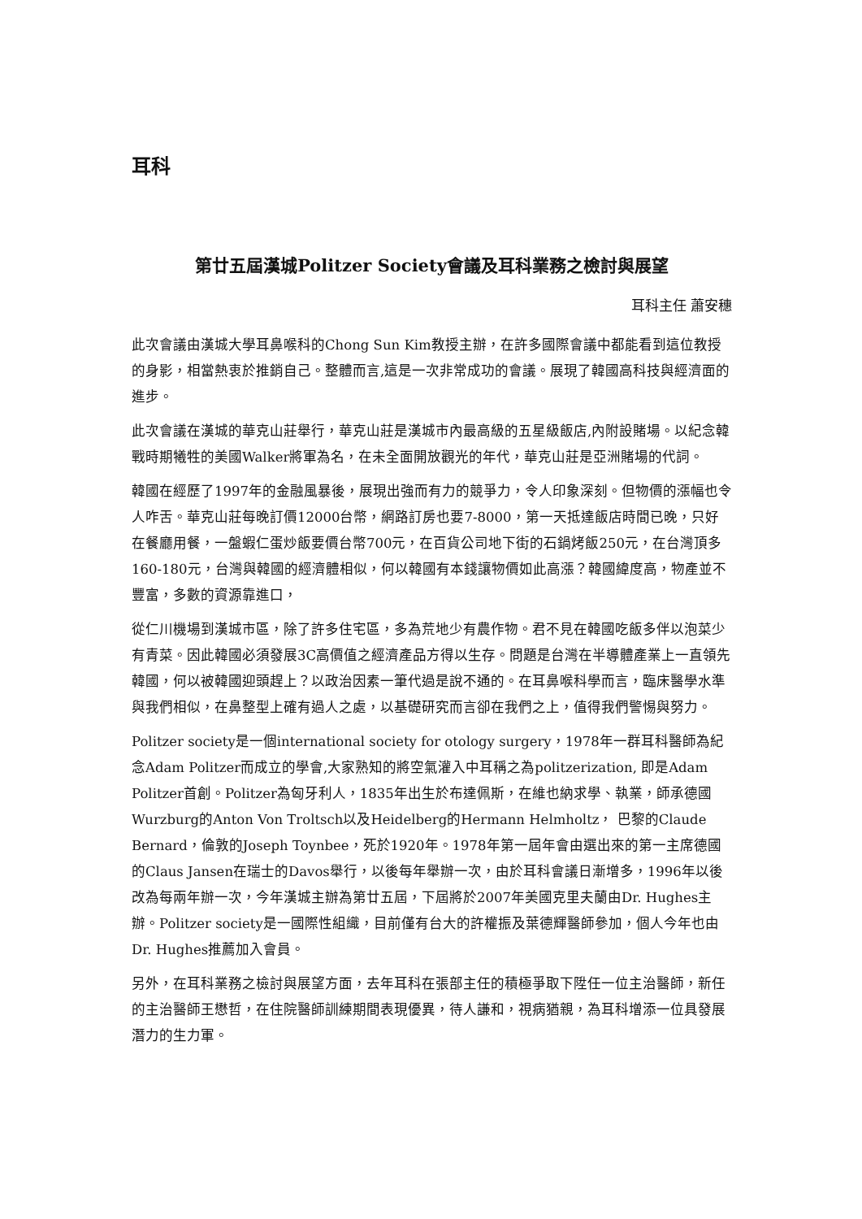耳科
第廿五屆漢城Politzer Society會議及耳科業務之檢討與展望
耳科主任 蕭安穗
此次會議由漢城大學耳鼻喉科的Chong Sun Kim教授主辦，在許多國際會議中都能看到這位教授的身影，相當熱衷於推銷自己。整體而言,這是一次非常成功的會議。展現了韓國高科技與經濟面的進步。
此次會議在漢城的華克山莊舉行，華克山莊是漢城市內最高級的五星級飯店,內附設賭場。以紀念韓戰時期犧牲的美國Walker將軍為名，在未全面開放觀光的年代，華克山莊是亞洲賭場的代詞。
韓國在經歷了1997年的金融風暴後，展現出強而有力的競爭力，令人印象深刻。但物價的漲幅也令人咋舌。華克山莊每晚訂價12000台幣，網路訂房也要7-8000，第一天抵達飯店時間已晚，只好在餐廳用餐，一盤蝦仁蛋炒飯要價台幣700元，在百貨公司地下街的石鍋烤飯250元，在台灣頂多160-180元，台灣與韓國的經濟體相似，何以韓國有本錢讓物價如此高漲？韓國緯度高，物產並不豐富，多數的資源靠進口，
從仁川機場到漢城市區，除了許多住宅區，多為荒地少有農作物。君不見在韓國吃飯多伴以泡菜少有青菜。因此韓國必須發展3C高價值之經濟產品方得以生存。問題是台灣在半導體產業上一直領先韓國，何以被韓國迎頭趕上？以政治因素一筆代過是說不通的。在耳鼻喉科學而言，臨床醫學水準與我們相似，在鼻整型上確有過人之處，以基礎研究而言卻在我們之上，值得我們警惕與努力。
Politzer society是一個international society for otology surgery，1978年一群耳科醫師為紀念Adam Politzer而成立的學會,大家熟知的將空氣灌入中耳稱之為politzerization, 即是Adam Politzer首創。Politzer為匈牙利人，1835年出生於布達佩斯，在維也納求學、執業，師承德國Wurzburg的Anton Von Troltsch以及Heidelberg的Hermann Helmholtz， 巴黎的Claude Bernard，倫敦的Joseph Toynbee，死於1920年。1978年第一屆年會由選出來的第一主席德國的Claus Jansen在瑞士的Davos舉行，以後每年舉辦一次，由於耳科會議日漸增多，1996年以後改為每兩年辦一次，今年漢城主辦為第廿五屆，下屆將於2007年美國克里夫蘭由Dr. Hughes主辦。Politzer society是一國際性組織，目前僅有台大的許權振及葉德輝醫師參加，個人今年也由Dr. Hughes推薦加入會員。
另外，在耳科業務之檢討與展望方面，去年耳科在張部主任的積極爭取下陞任一位主治醫師，新任的主治醫師王懋哲，在住院醫師訓練期間表現優異，待人謙和，視病猶親，為耳科增添一位具發展潛力的生力軍。